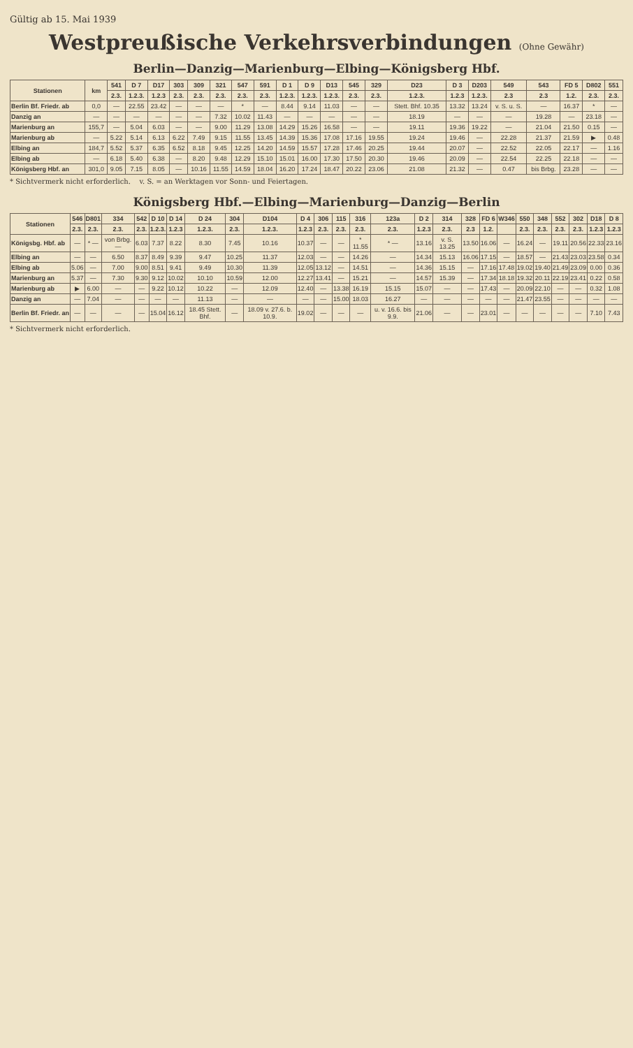Gültig ab 15. Mai 1939
Westpreußische Verkehrsverbindungen (Ohne Gewähr)
Berlin—Danzig—Marienburg—Elbing—Königsberg Hbf.
| Stationen | km | 541 | D 7 | D17 | 303 | 309 | 321 | 547 | 591 | D 1 | D 9 | D13 | 545 | 329 | D23 | D 3 | D203 | 549 | 543 | FD 5 | D802 | 551 |
| --- | --- | --- | --- | --- | --- | --- | --- | --- | --- | --- | --- | --- | --- | --- | --- | --- | --- | --- | --- | --- | --- | --- |
| | | 2.3. | 1.2.3. | 1.2.3 | 2.3. | 2.3. | 2.3. | 2.3. | 2.3. | 1.2.3. | 1.2.3. | 1.2.3. | 2.3. | 2.3. | 1.2.3. | 1.2.3 | 1.2.3. | 2.3 | 2.3 | 1.2. | 2.3. | 2.3. |
| Berlin Bf. Friedr. ab | 0,0 | — | 22.55 | 23.42 | — | — | — | * | — | 8.44 | 9.14 | 11.03 | — | — | Stett. Bhf. 10.35 | 13.32 | 13.24 | v. S. u. S. | — | 16.37 | * | — |
| Danzig an | — | — | — | — | — | — | 7.32 | 10.02 | 11.43 | — | — | — | — | — | 18.19 | — | — | — | 19.28 | — | 23.18 | — |
| Marienburg an | 155,7 | — | 5.04 | 6.03 | — | — | 9.00 | 11.29 | 13.08 | 14.29 | 15.26 | 16.58 | — | — | 19.11 | 19.36 | 19.22 | — | 21.04 | 21.50 | 0.15 | — |
| Marienburg ab | — | 5.22 | 5.14 | 6.13 | 6.22 | 7.49 | 9.15 | 11.55 | 13.45 | 14.39 | 15.36 | 17.08 | 17.16 | 19.55 | 19.24 | 19.46 | — | 22.28 | 21.37 | 21.59 | ▶ | 0.48 |
| Elbing an | 184,7 | 5.52 | 5.37 | 6.35 | 6.52 | 8.18 | 9.45 | 12.25 | 14.20 | 14.59 | 15.57 | 17.28 | 17.46 | 20.25 | 19.44 | 20.07 | — | 22.52 | 22.05 | 22.17 | — | 1.16 |
| Elbing ab | — | 6.18 | 5.40 | 6.38 | — | 8.20 | 9.48 | 12.29 | 15.10 | 15.01 | 16.00 | 17.30 | 17.50 | 20.30 | 19.46 | 20.09 | — | 22.54 | 22.25 | 22.18 | — | — |
| Königsberg Hbf. an | 301,0 | 9.05 | 7.15 | 8.05 | — | 10.16 | 11.55 | 14.59 | 18.04 | 16.20 | 17.24 | 18.47 | 20.22 | 23.06 | 21.08 | 21.32 | — | 0.47 | bis Brbg. | 23.28 | — | — |
* Sichtvermerk nicht erforderlich. v. S. = an Werktagen vor Sonn- und Feiertagen.
Königsberg Hbf.—Elbing—Marienburg—Danzig—Berlin
| Stationen | 546 | D801 | 334 | 542 | D 10 | D 14 | D 24 | 304 | D104 | D 4 | 306 | 115 | 316 | 123a | D 2 | 314 | 328 | FD 6 | W346 | 550 | 348 | 552 | 302 | D18 | D 8 |
| --- | --- | --- | --- | --- | --- | --- | --- | --- | --- | --- | --- | --- | --- | --- | --- | --- | --- | --- | --- | --- | --- | --- | --- | --- | --- |
| | 2.3. | 2.3. | 2.3. | 2.3. | 1.2.3. | 1.2.3 | 1.2.3. | 2.3. | 1.2.3. | 1.2.3 | 2.3. | 2.3. | 2.3. | 2.3. | 1.2.3 | 2.3. | 2.3 | 1.2. | | 2.3. | 2.3. | 2.3. | 2.3. | 1.2.3 | 1.2.3 |
| Königsbg. Hbf. ab | — | * — | von Brbg. — | 6.03 | 7.37 | 8.22 | 8.30 | 7.45 | 10.16 | 10.37 | — | — | * 11.55 | * — | 13.16 | v. S. 13.25 | 13.50 | 16.06 | — | 16.24 | — | 19.11 | 20.56 | 22.33 | 23.16 |
| Elbing an | — | — | 6.50 | 8.37 | 8.49 | 9.39 | 9.47 | 10.25 | 11.37 | 12.03 | — | — | 14.26 | — | 14.34 | 15.13 | 16.06 | 17.15 | — | 18.57 | — | 21.43 | 23.03 | 23.58 | 0.34 |
| Elbing ab | 5.06 | — | 7.00 | 9.00 | 8.51 | 9.41 | 9.49 | 10.30 | 11.39 | 12.05 | 13.12 | — | 14.51 | — | 14.36 | 15.15 | — | 17.16 | 17.48 | 19.02 | 19.40 | 21.49 | 23.09 | 0.00 | 0.36 |
| Marienburg an | 5.37 | — | 7.30 | 9.30 | 9.12 | 10.02 | 10.10 | 10.59 | 12.00 | 12.27 | 13.41 | — | 15.21 | — | 14.57 | 15.39 | — | 17.34 | 18.18 | 19.32 | 20.11 | 22.19 | 23.41 | 0.22 | 0.58 |
| Marienburg ab | ▶ | 6.00 | — | — | 9.22 | 10.12 | 10.22 | — | 12.09 | 12.40 | — | 13.38 | 16.19 | 15.15 | 15.07 | — | — | 17.43 | — | 20.09 | 22.10 | — | — | 0.32 | 1.08 |
| Danzig an | — | 7.04 | — | — | — | — | 11.13 | — | — | — | — | 15.00 | 18.03 | 16.27 | — | — | — | — | — | 21.47 | 23.55 | — | — | — | — |
| Berlin Bf. Friedr. an | — | — | — | — | 15.04 | 16.12 | 18.45 Stett. Bhf. | — | 18.09 v. 27.6. b. 10.9. | 19.02 | — | — | — | u. v. 16.6. bis 9.9. | 21.06 | — | — | 23.01 | — | — | — | — | — | 7.10 | 7.43 |
* Sichtvermerk nicht erforderlich.